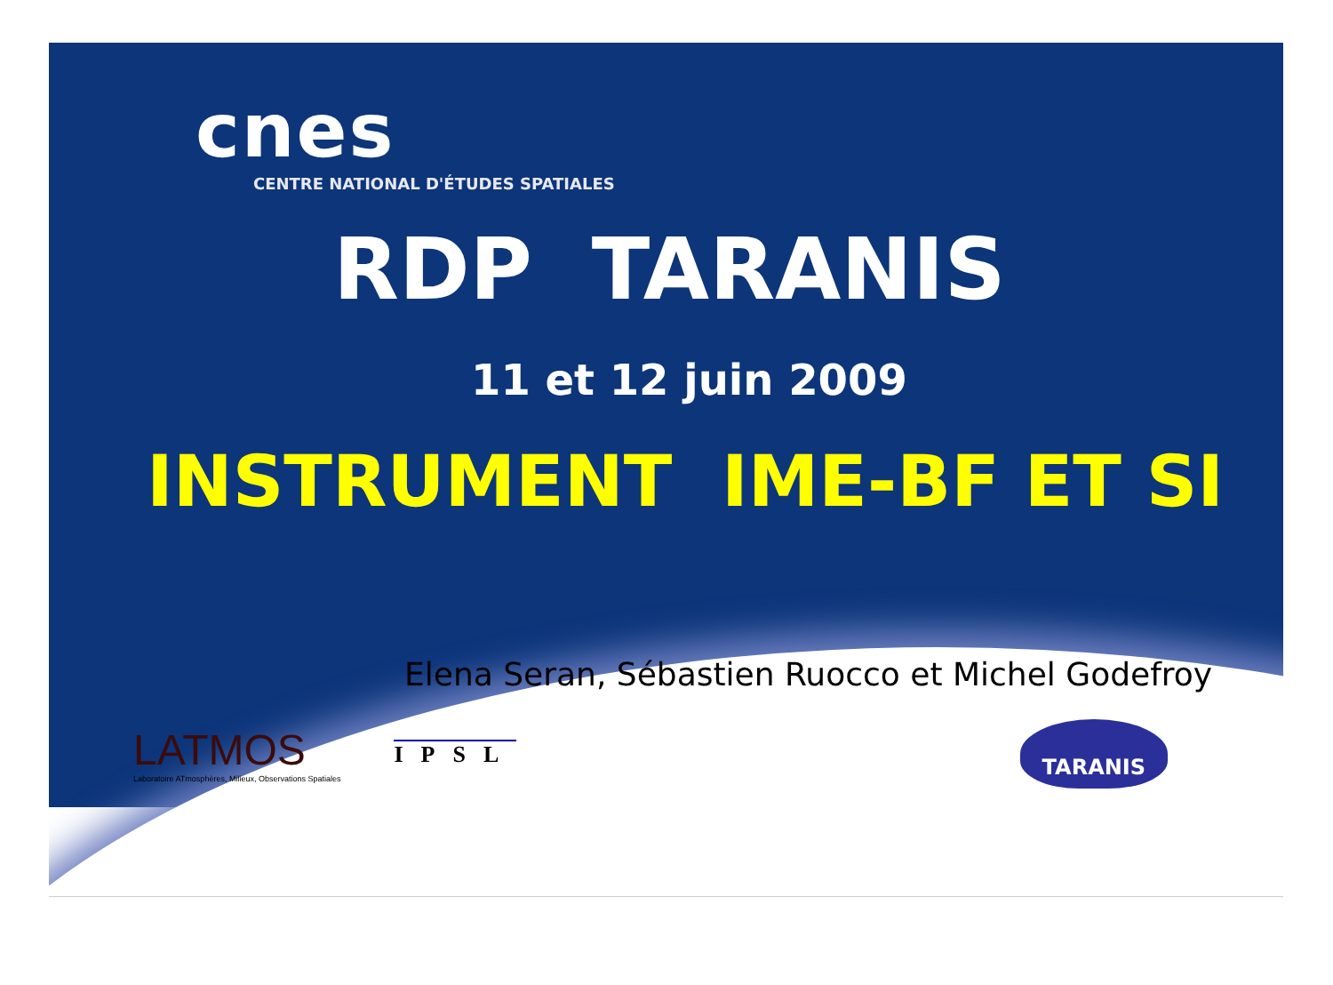cnes
CENTRE NATIONAL D'ÉTUDES SPATIALES
RDP TARANIS
11 et 12 juin 2009
INSTRUMENT IME-BF ET SI
Elena Seran, Sébastien Ruocco et Michel Godefroy
LATMOS
Laboratoire ATmosphères, Milieux, Observations Spatiales
IPSL
TARANIS